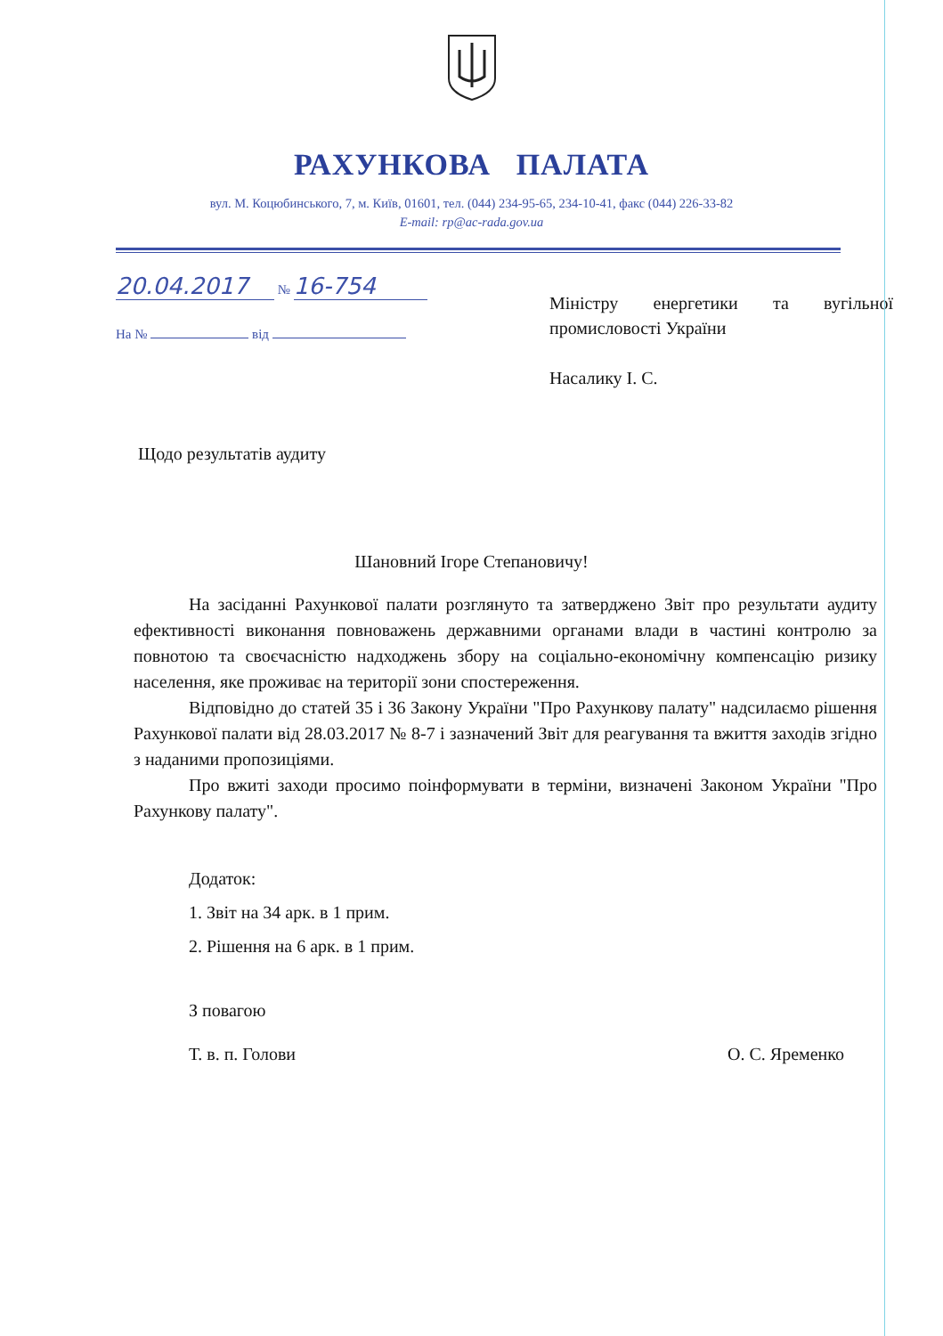РАХУНКОВА ПАЛАТА
вул. М. Коцюбинського, 7, м. Київ, 01601, тел. (044) 234-95-65, 234-10-41, факс (044) 226-33-82
E-mail: rp@ac-rada.gov.ua
20.04.2017 № 16-754
На № від
Міністру енергетики та вугільної промисловості України
Насалику І. С.
Щодо результатів аудиту
Шановний Ігоре Степановичу!
На засіданні Рахункової палати розглянуто та затверджено Звіт про результати аудиту ефективності виконання повноважень державними органами влади в частині контролю за повнотою та своєчасністю надходжень збору на соціально-економічну компенсацію ризику населення, яке проживає на території зони спостереження.
Відповідно до статей 35 і 36 Закону України "Про Рахункову палату" надсилаємо рішення Рахункової палати від 28.03.2017 № 8-7 і зазначений Звіт для реагування та вжиття заходів згідно з наданими пропозиціями.
Про вжиті заходи просимо поінформувати в терміни, визначені Законом України "Про Рахункову палату".
Додаток:
1. Звіт на 34 арк. в 1 прим.
2. Рішення на 6 арк. в 1 прим.
З повагою
Т. в. п. Голови О. С. Яременко